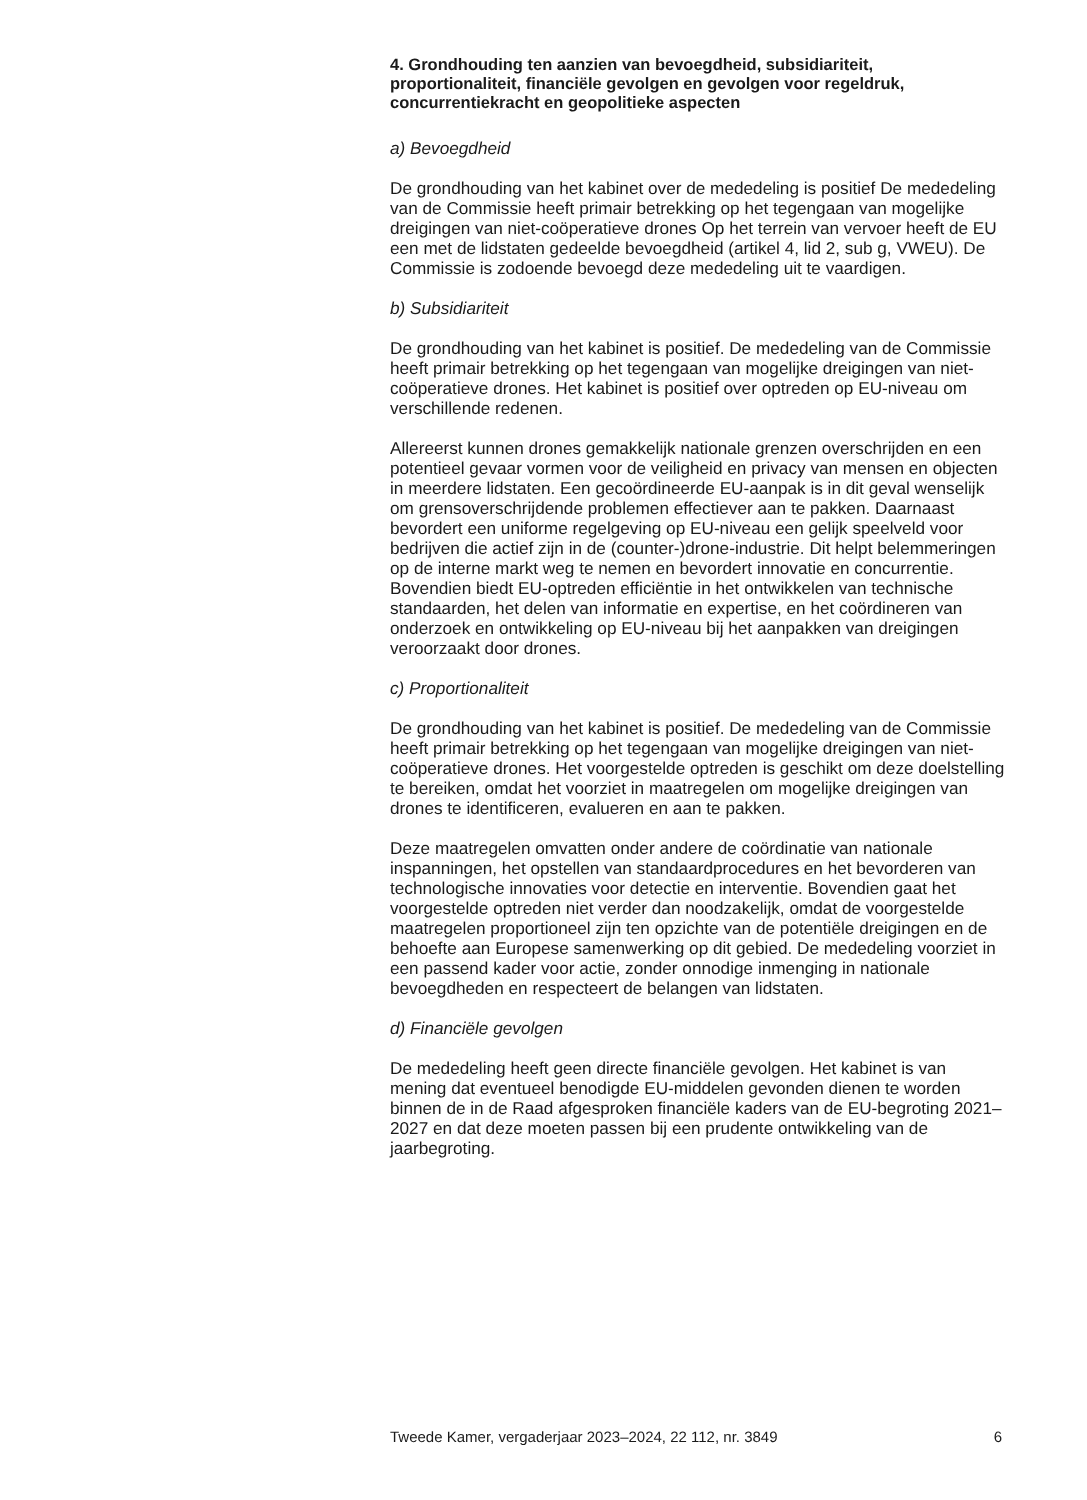4. Grondhouding ten aanzien van bevoegdheid, subsidiariteit, proportionaliteit, financiële gevolgen en gevolgen voor regeldruk, concurrentiekracht en geopolitieke aspecten
a) Bevoegdheid
De grondhouding van het kabinet over de mededeling is positief De mededeling van de Commissie heeft primair betrekking op het tegengaan van mogelijke dreigingen van niet-coöperatieve drones Op het terrein van vervoer heeft de EU een met de lidstaten gedeelde bevoegdheid (artikel 4, lid 2, sub g, VWEU). De Commissie is zodoende bevoegd deze mededeling uit te vaardigen.
b) Subsidiariteit
De grondhouding van het kabinet is positief. De mededeling van de Commissie heeft primair betrekking op het tegengaan van mogelijke dreigingen van niet-coöperatieve drones. Het kabinet is positief over optreden op EU-niveau om verschillende redenen.
Allereerst kunnen drones gemakkelijk nationale grenzen overschrijden en een potentieel gevaar vormen voor de veiligheid en privacy van mensen en objecten in meerdere lidstaten. Een gecoördineerde EU-aanpak is in dit geval wenselijk om grensoverschrijdende problemen effectiever aan te pakken. Daarnaast bevordert een uniforme regelgeving op EU-niveau een gelijk speelveld voor bedrijven die actief zijn in de (counter-)drone-industrie. Dit helpt belemmeringen op de interne markt weg te nemen en bevordert innovatie en concurrentie. Bovendien biedt EU-optreden efficiëntie in het ontwikkelen van technische standaarden, het delen van informatie en expertise, en het coördineren van onderzoek en ontwikkeling op EU-niveau bij het aanpakken van dreigingen veroorzaakt door drones.
c) Proportionaliteit
De grondhouding van het kabinet is positief. De mededeling van de Commissie heeft primair betrekking op het tegengaan van mogelijke dreigingen van niet-coöperatieve drones. Het voorgestelde optreden is geschikt om deze doelstelling te bereiken, omdat het voorziet in maatregelen om mogelijke dreigingen van drones te identificeren, evalueren en aan te pakken.
Deze maatregelen omvatten onder andere de coördinatie van nationale inspanningen, het opstellen van standaardprocedures en het bevorderen van technologische innovaties voor detectie en interventie. Bovendien gaat het voorgestelde optreden niet verder dan noodzakelijk, omdat de voorgestelde maatregelen proportioneel zijn ten opzichte van de potentiële dreigingen en de behoefte aan Europese samenwerking op dit gebied. De mededeling voorziet in een passend kader voor actie, zonder onnodige inmenging in nationale bevoegdheden en respecteert de belangen van lidstaten.
d) Financiële gevolgen
De mededeling heeft geen directe financiële gevolgen. Het kabinet is van mening dat eventueel benodigde EU-middelen gevonden dienen te worden binnen de in de Raad afgesproken financiële kaders van de EU-begroting 2021–2027 en dat deze moeten passen bij een prudente ontwikkeling van de jaarbegroting.
Tweede Kamer, vergaderjaar 2023–2024, 22 112, nr. 3849 6